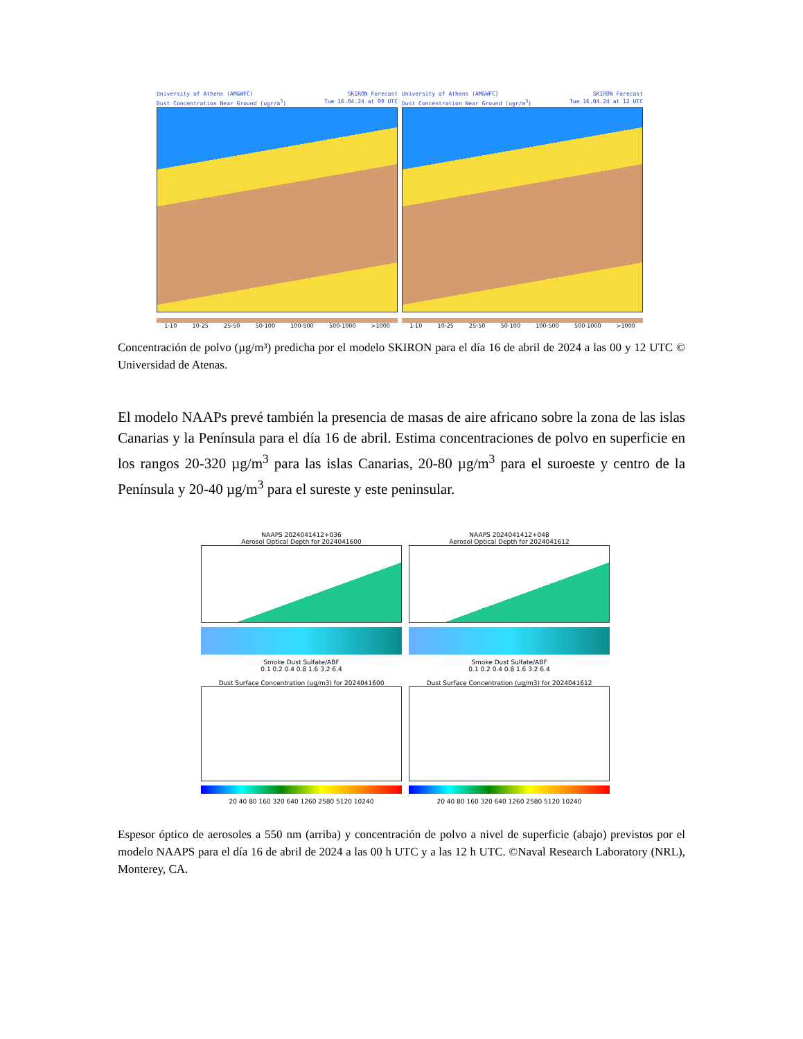University of Athens (AM&WFC)
Dust Concentration Near Ground (ugr/m<sup>3</sup>) SKIRON Forecast
Tue 16.04.24 at 00 UTC
1-10 10-25 25-50 50-100 100-500 500-1000 >1000
University of Athens (AM&WFC)
Dust Concentration Near Ground (ugr/m<sup>3</sup>) SKIRON Forecast
Tue 16.04.24 at 12 UTC
1-10 10-25 25-50 50-100 100-500 500-1000 >1000
Concentración de polvo (µg/m³) predicha por el modelo SKIRON para el día 16 de abril de 2024 a las 00 y 12 UTC © Universidad de Atenas.
El modelo NAAPs prevé también la presencia de masas de aire africano sobre la zona de las islas Canarias y la Península para el día 16 de abril. Estima concentraciones de polvo en superficie en los rangos 20-320 µg/m<sup>3</sup> para las islas Canarias, 20-80 µg/m<sup>3</sup> para el suroeste y centro de la Península y 20-40 µg/m<sup>3</sup> para el sureste y este peninsular.
NAAPS 2024041412+036
Aerosol Optical Depth for 2024041600
Smoke Dust Sulfate/ABF
0.1 0.2 0.4 0.8 1.6 3.2 6.4
NAAPS 2024041412+048
Aerosol Optical Depth for 2024041612
Smoke Dust Sulfate/ABF
0.1 0.2 0.4 0.8 1.6 3.2 6.4
Dust Surface Concentration (ug/m3) for 2024041600
20 40 80 160 320 640 1260 2580 5120 10240
Dust Surface Concentration (ug/m3) for 2024041612
20 40 80 160 320 640 1260 2580 5120 10240
Espesor óptico de aerosoles a 550 nm (arriba) y concentración de polvo a nivel de superficie (abajo) previstos por el modelo NAAPS para el día 16 de abril de 2024 a las 00 h UTC y a las 12 h UTC. ©Naval Research Laboratory (NRL), Monterey, CA.